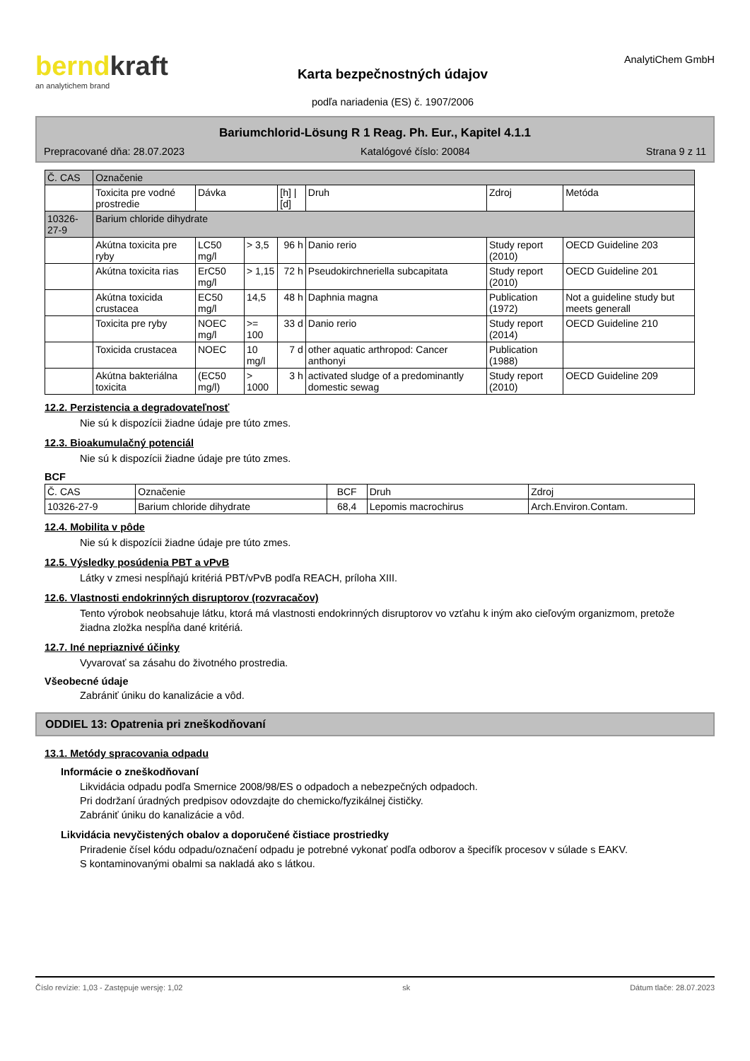berndkraft
an analytichem brand
Karta bezpečnostných údajov
podľa nariadenia (ES) č. 1907/2006
AnalytiChem GmbH
Bariumchlorid-Lösung R 1 Reag. Ph. Eur., Kapitel 4.1.1
Prepracované dňa: 28.07.2023 Katalógové číslo: 20084 Strana 9 z 11
| Č. CAS | Označenie | | | | | | |
| --- | --- | --- | --- | --- | --- | --- | --- |
| | Toxicita pre vodné prostredie | Dávka | | [h] / [d] | Druh | Zdroj | Metóda |
| 10326-27-9 | Barium chloride dihydrate | | | | | | |
| | Akútna toxicita pre ryby | LC50 mg/l | > 3,5 | 96 h | Danio rerio | Study report (2010) | OECD Guideline 203 |
| | Akútna toxicita rias | ErC50 mg/l | > 1,15 | 72 h | Pseudokirchneriella subcapitata | Study report (2010) | OECD Guideline 201 |
| | Akútna toxicida crustacea | EC50 mg/l | 14,5 | 48 h | Daphnia magna | Publication (1972) | Not a guideline study but meets generall |
| | Toxicita pre ryby | NOEC mg/l | >= 100 | 33 d | Danio rerio | Study report (2014) | OECD Guideline 210 |
| | Toxicida crustacea | NOEC | 10 mg/l | 7 d | other aquatic arthropod: Cancer anthonyi | Publication (1988) | |
| | Akútna bakteriálna toxicita | (EC50 mg/l) | > 1000 | 3 h | activated sludge of a predominantly domestic sewag | Study report (2010) | OECD Guideline 209 |
12.2. Perzistencia a degradovateľnosť
Nie sú k dispozícii žiadne údaje pre túto zmes.
12.3. Bioakumulačný potenciál
Nie sú k dispozícii žiadne údaje pre túto zmes.
BCF
| Č. CAS | Označenie | BCF | Druh | Zdroj |
| --- | --- | --- | --- | --- |
| 10326-27-9 | Barium chloride dihydrate | 68,4 | Lepomis macrochirus | Arch.Environ.Contam. |
12.4. Mobilita v pôde
Nie sú k dispozícii žiadne údaje pre túto zmes.
12.5. Výsledky posúdenia PBT a vPvB
Látky v zmesi nespĺňajú kritériá PBT/vPvB podľa REACH, príloha XIII.
12.6. Vlastnosti endokrinných disruptorov (rozvracačov)
Tento výrobok neobsahuje látku, ktorá má vlastnosti endokrinných disruptorov vo vzťahu k iným ako cieľovým organizmom, pretože žiadna zložka nespĺňa dané kritériá.
12.7. Iné nepriaznivé účinky
Vyvarovať sa zásahu do životného prostredia.
Všeobecné údaje
Zabrániť úniku do kanalizácie a vôd.
ODDIEL 13: Opatrenia pri zneškodňovaní
13.1. Metódy spracovania odpadu
Informácie o zneškodňovaní
Likvidácia odpadu podľa Smernice 2008/98/ES o odpadoch a nebezpečných odpadoch.
Pri dodržaní úradných predpisov odovzdajte do chemicko/fyzikálnej čističky.
Zabrániť úniku do kanalizácie a vôd.
Likvidácia nevyčistených obalov a doporučené čistiace prostriedky
Priradenie čísel kódu odpadu/označení odpadu je potrebné vykonať podľa odborov a špecifík procesov v súlade s EAKV.
S kontaminovanými obalmi sa nakladá ako s látkou.
Číslo revízie: 1,03 - Zastępuje wersję: 1,02 sk Dátum tlače: 28.07.2023